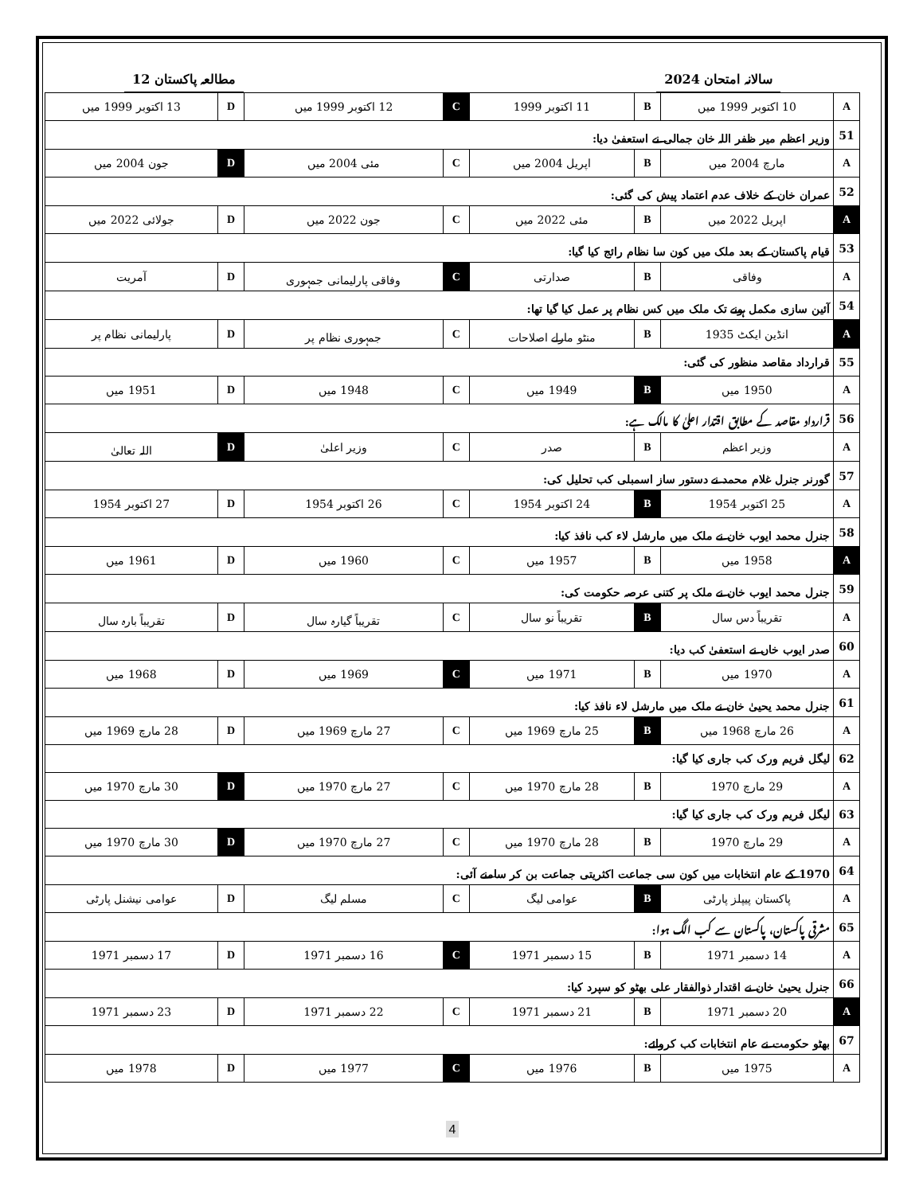مطالعہ پاکستان 12 سالانہ امتحان 2024
| A | 10 اکتوبر 1999 میں | B | 11 اکتوبر 1999 | C | 12 اکتوبر 1999 میں | D | 13 اکتوبر 1999 میں |
| 51 | وزیر اعظم میر ظفر اللہ خان جمالی نے استعفیٰ دیا: | | | | | | |
| A | مارچ 2004 میں | B | اپریل 2004 میں | C | مئی 2004 میں | D | جون 2004 میں |
| 52 | عمران خان کے خلاف عدم اعتماد پیش کی گئی: | | | | | | |
| A | اپریل 2022 میں | B | مئی 2022 میں | C | جون 2022 میں | D | جولائی 2022 میں |
| 53 | قیام پاکستان کے بعد ملک میں کون سا نظام رائج کیا گیا: | | | | | | |
| A | وفاقی | B | صدارتی | C | وفاقی پارلیمانی جمہوری | D | آمریت |
| 54 | آئین سازی مکمل ہونے تک ملک میں کس نظام پر عمل کیا گیا تھا: | | | | | | |
| A | انڈین ایکٹ 1935 | B | منٹو مارلے اصلاحات | C | جمہوری نظام پر | D | پارلیمانی نظام پر |
| 55 | قرارداد مقاصد منظور کی گئی: | | | | | | |
| A | 1950 میں | B | 1949 میں | C | 1948 میں | D | 1951 میں |
| 56 | قرارداد مقاصد کے مطابق اقتدار اعلیٰ کا مالک ہے: | | | | | | |
| A | وزیر اعظم | B | صدر | C | وزیر اعلیٰ | D | اللہ تعالیٰ |
| 57 | گورنر جنرل غلام محمد نے دستور ساز اسمبلی کب تحلیل کی: | | | | | | |
| A | 25 اکتوبر 1954 | B | 24 اکتوبر 1954 | C | 26 اکتوبر 1954 | D | 27 اکتوبر 1954 |
| 58 | جنرل محمد ایوب خان نے ملک میں مارشل لاء کب نافذ کیا: | | | | | | |
| A | 1958 میں | B | 1957 میں | C | 1960 میں | D | 1961 میں |
| 59 | جنرل محمد ایوب خان نے ملک پر کتنی عرصہ حکومت کی: | | | | | | |
| A | تقریباً دس سال | B | تقریباً نو سال | C | تقریباً گیارہ سال | D | تقریباً بارہ سال |
| 60 | صدر ایوب خاں نے استعفیٰ کب دیا: | | | | | | |
| A | 1970 میں | B | 1971 میں | C | 1969 میں | D | 1968 میں |
| 61 | جنرل محمد یحییٰ خان نے ملک میں مارشل لاء نافذ کیا: | | | | | | |
| A | 26 مارچ 1968 میں | B | 25 مارچ 1969 میں | C | 27 مارچ 1969 میں | D | 28 مارچ 1969 میں |
| 62 | لیگل فریم ورک کب جاری کیا گیا: | | | | | | |
| A | 29 مارچ 1970 | B | 28 مارچ 1970 میں | C | 27 مارچ 1970 میں | D | 30 مارچ 1970 میں |
| 63 | لیگل فریم ورک کب جاری کیا گیا: | | | | | | |
| A | 29 مارچ 1970 | B | 28 مارچ 1970 میں | C | 27 مارچ 1970 میں | D | 30 مارچ 1970 میں |
| 64 | 1970 کے عام انتخابات میں کون سی جماعت اکثریتی جماعت بن کر سامنے آئی: | | | | | | |
| A | پاکستان پیپلز پارٹی | B | عوامی لیگ | C | مسلم لیگ | D | عوامی نیشنل پارٹی |
| 65 | مشرقی پاکستان، پاکستان سے کب الگ ہوا: | | | | | | |
| A | 14 دسمبر 1971 | B | 15 دسمبر 1971 | C | 16 دسمبر 1971 | D | 17 دسمبر 1971 |
| 66 | جنرل یحییٰ خان نے اقتدار ذوالفقار علی بھٹو کو سپرد کیا: | | | | | | |
| A | 20 دسمبر 1971 | B | 21 دسمبر 1971 | C | 22 دسمبر 1971 | D | 23 دسمبر 1971 |
| 67 | بھٹو حکومت نے عام انتخابات کب کروائے: | | | | | | |
| A | 1975 میں | B | 1976 میں | C | 1977 میں | D | 1978 میں |
4